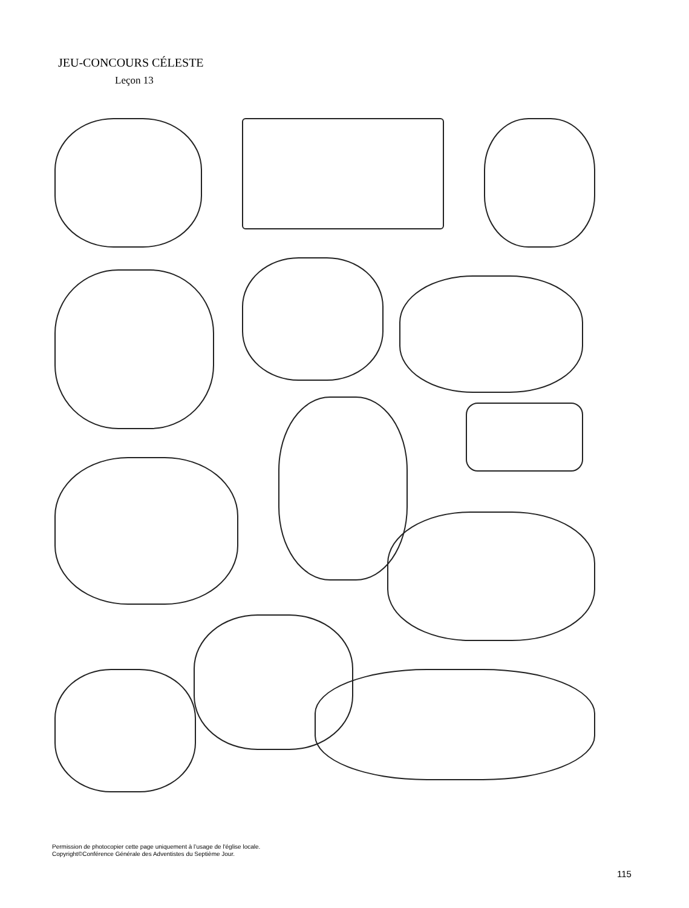JEU-CONCOURS CÉLESTE
Leçon 13
Permission de photocopier cette page uniquement à l’usage de l'église locale.
Copyright©Conférence Générale des Adventistes du Septième Jour.
115